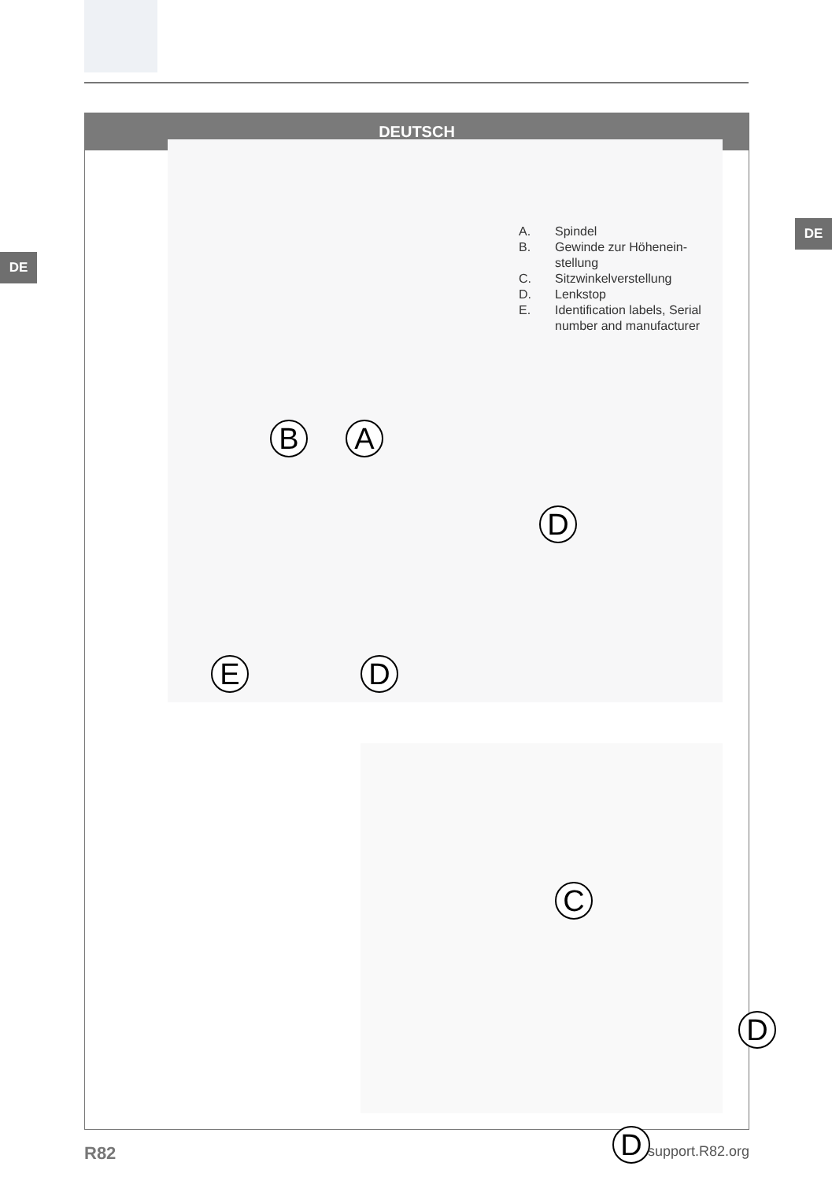DE
DE
DEUTSCH
B A
D
D
E
A. Spindel
B. Gewinde zur Höhenein-
stellung
C. Sitzwinkelverstellung
D. Lenkstop
E. Identification labels, Serial
number and manufacturer
C
D
D
R82 support.R82.org